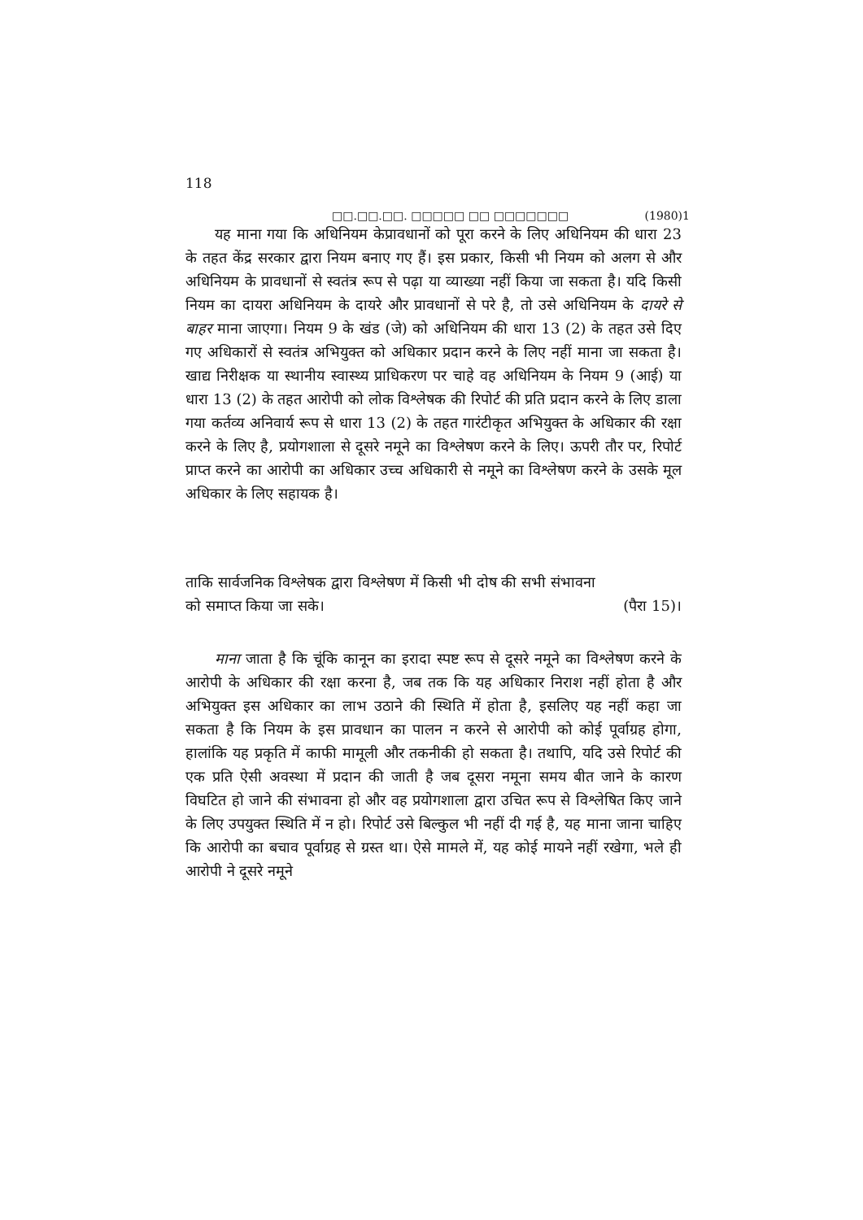118
□□.□□.□□. □□□□□ □□ □□□□□□□ (1980)1
यह माना गया कि अधिनियम केप्रावधानों को पूरा करने के लिए अधिनियम की धारा 23 के तहत केंद्र सरकार द्वारा नियम बनाए गए हैं। इस प्रकार, किसी भी नियम को अलग से और अधिनियम के प्रावधानों से स्वतंत्र रूप से पढ़ा या व्याख्या नहीं किया जा सकता है। यदि किसी नियम का दायरा अधिनियम के दायरे और प्रावधानों से परे है, तो उसे अधिनियम के दायरे से बाहर माना जाएगा। नियम 9 के खंड (जे) को अधिनियम की धारा 13 (2) के तहत उसे दिए गए अधिकारों से स्वतंत्र अभियुक्त को अधिकार प्रदान करने के लिए नहीं माना जा सकता है। खाद्य निरीक्षक या स्थानीय स्वास्थ्य प्राधिकरण पर चाहे वह अधिनियम के नियम 9 (आई) या धारा 13 (2) के तहत आरोपी को लोक विश्लेषक की रिपोर्ट की प्रति प्रदान करने के लिए डाला गया कर्तव्य अनिवार्य रूप से धारा 13 (2) के तहत गारंटीकृत अभियुक्त के अधिकार की रक्षा करने के लिए है, प्रयोगशाला से दूसरे नमूने का विश्लेषण करने के लिए। ऊपरी तौर पर, रिपोर्ट प्राप्त करने का आरोपी का अधिकार उच्च अधिकारी से नमूने का विश्लेषण करने के उसके मूल अधिकार के लिए सहायक है।
ताकि सार्वजनिक विश्लेषक द्वारा विश्लेषण में किसी भी दोष की सभी संभावना
को समाप्त किया जा सके। (पैरा 15)।
माना जाता है कि चूंकि कानून का इरादा स्पष्ट रूप से दूसरे नमूने का विश्लेषण करने के आरोपी के अधिकार की रक्षा करना है, जब तक कि यह अधिकार निराश नहीं होता है और अभियुक्त इस अधिकार का लाभ उठाने की स्थिति में होता है, इसलिए यह नहीं कहा जा सकता है कि नियम के इस प्रावधान का पालन न करने से आरोपी को कोई पूर्वाग्रह होगा, हालांकि यह प्रकृति में काफी मामूली और तकनीकी हो सकता है। तथापि, यदि उसे रिपोर्ट की एक प्रति ऐसी अवस्था में प्रदान की जाती है जब दूसरा नमूना समय बीत जाने के कारण विघटित हो जाने की संभावना हो और वह प्रयोगशाला द्वारा उचित रूप से विश्लेषित किए जाने के लिए उपयुक्त स्थिति में न हो। रिपोर्ट उसे बिल्कुल भी नहीं दी गई है, यह माना जाना चाहिए कि आरोपी का बचाव पूर्वाग्रह से ग्रस्त था। ऐसे मामले में, यह कोई मायने नहीं रखेगा, भले ही आरोपी ने दूसरे नमूने